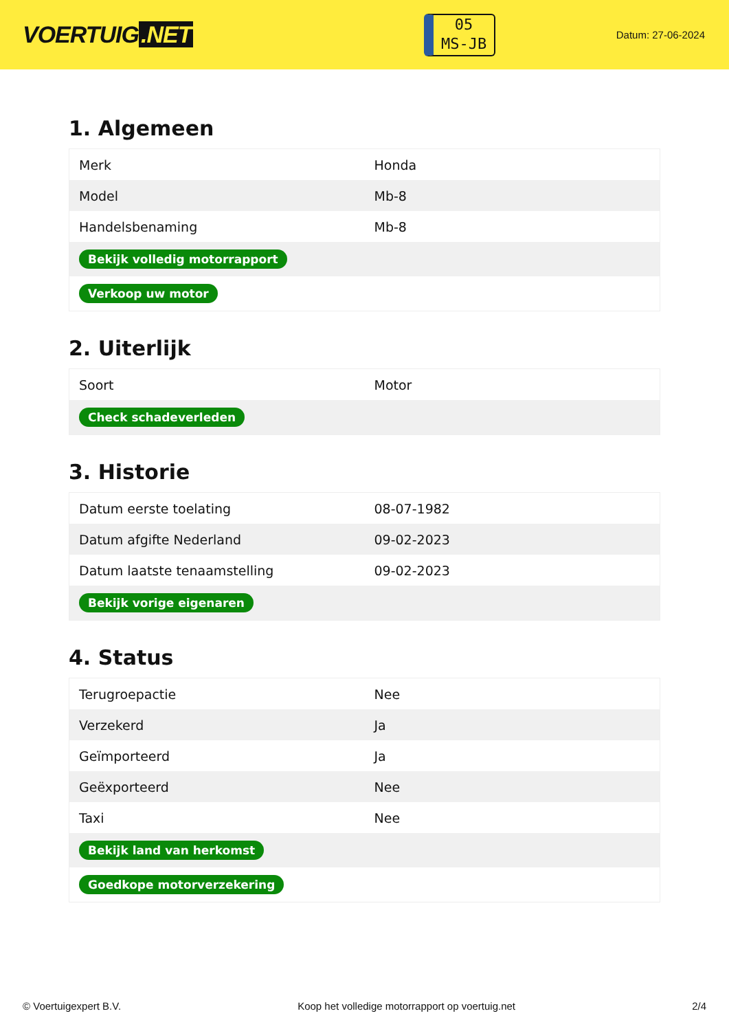VOERTUIG.NET
05
MS-JB
Datum: 27-06-2024
1. Algemeen
| Merk | Honda |
| Model | Mb-8 |
| Handelsbenaming | Mb-8 |
| Bekijk volledig motorrapport | |
| Verkoop uw motor | |
2. Uiterlijk
| Soort | Motor |
| Check schadeverleden | |
3. Historie
| Datum eerste toelating | 08-07-1982 |
| Datum afgifte Nederland | 09-02-2023 |
| Datum laatste tenaamstelling | 09-02-2023 |
| Bekijk vorige eigenaren | |
4. Status
| Terugroepactie | Nee |
| Verzekerd | Ja |
| Geïmporteerd | Ja |
| Geëxporteerd | Nee |
| Taxi | Nee |
| Bekijk land van herkomst | |
| Goedkope motorverzekering | |
© Voertuigexpert B.V. Koop het volledige motorrapport op voertuig.net 2/4